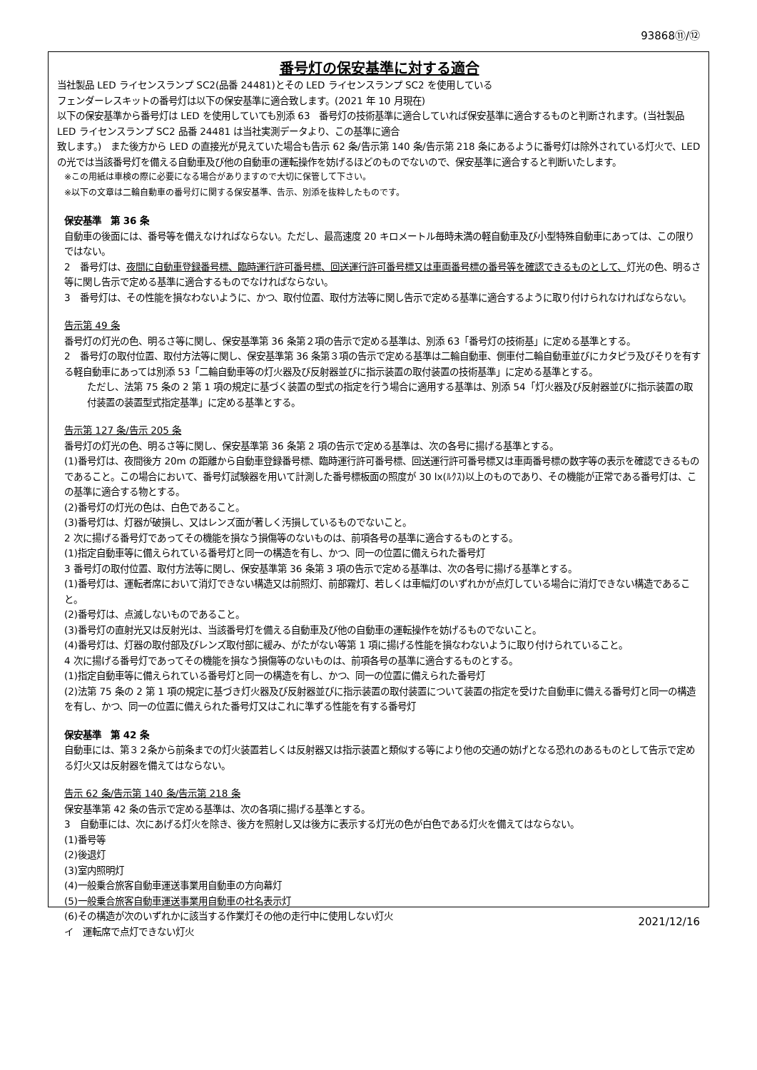93868⑪/⑫
番号灯の保安基準に対する適合
当社製品 LED ライセンスランプ SC2(品番 24481)とその LED ライセンスランプ SC2 を使用している
フェンダーレスキットの番号灯は以下の保安基準に適合致します。(2021 年 10 月現在)
以下の保安基準から番号灯は LED を使用していても別添 63　番号灯の技術基準に適合していれば保安基準に適合するものと判断されます。(当社製品 LED ライセンスランプ SC2 品番 24481 は当社実測データより、この基準に適合
致します。)　また後方から LED の直接光が見えていた場合も告示 62 条/告示第 140 条/告示第 218 条にあるように番号灯は除外されている灯火で、LED の光では当該番号灯を備える自動車及び他の自動車の運転操作を妨げるほどのものでないので、保安基準に適合すると判断いたします。
※この用紙は車検の際に必要になる場合がありますので大切に保管して下さい。
※以下の文章は二輪自動車の番号灯に関する保安基準、告示、別添を抜粋したものです。
保安基準　第 36 条
自動車の後面には、番号等を備えなければならない。ただし、最高速度 20 キロメートル毎時未満の軽自動車及び小型特殊自動車にあっては、この限りではない。
2　番号灯は、夜間に自動車登録番号標、臨時運行許可番号標、回送運行許可番号標又は車両番号標の番号等を確認できるものとして、灯光の色、明るさ等に関し告示で定める基準に適合するものでなければならない。
3　番号灯は、その性能を損なわないように、かつ、取付位置、取付方法等に関し告示で定める基準に適合するように取り付けられなければならない。
告示第 49 条
番号灯の灯光の色、明るさ等に関し、保安基準第 36 条第２項の告示で定める基準は、別添 63「番号灯の技術基」に定める基準とする。
2　番号灯の取付位置、取付方法等に関し、保安基準第 36 条第３項の告示で定める基準は二輪自動車、側車付二輪自動車並びにカタピラ及びそりを有する軽自動車にあっては別添 53「二輪自動車等の灯火器及び反射器並びに指示装置の取付装置の技術基準」に定める基準とする。
ただし、法第 75 条の 2 第 1 項の規定に基づく装置の型式の指定を行う場合に適用する基準は、別添 54「灯火器及び反射器並びに指示装置の取付装置の装置型式指定基準」に定める基準とする。
告示第 127 条/告示 205 条
番号灯の灯光の色、明るさ等に関し、保安基準第 36 条第 2 項の告示で定める基準は、次の各号に揚げる基準とする。
(1)番号灯は、夜間後方 20m の距離から自動車登録番号標、臨時運行許可番号標、回送運行許可番号標又は車両番号標の数字等の表示を確認できるものであること。この場合において、番号灯試験器を用いて計測した番号標板面の照度が 30 lx(ﾙｸｽ)以上のものであり、その機能が正常である番号灯は、この基準に適合する物とする。
(2)番号灯の灯光の色は、白色であること。
(3)番号灯は、灯器が破損し、又はレンズ面が著しく汚損しているものでないこと。
2 次に揚げる番号灯であってその機能を損なう損傷等のないものは、前項各号の基準に適合するものとする。
(1)指定自動車等に備えられている番号灯と同一の構造を有し、かつ、同一の位置に備えられた番号灯
3 番号灯の取付位置、取付方法等に関し、保安基準第 36 条第 3 項の告示で定める基準は、次の各号に揚げる基準とする。
(1)番号灯は、運転者席において消灯できない構造又は前照灯、前部霧灯、若しくは車幅灯のいずれかが点灯している場合に消灯できない構造であること。
(2)番号灯は、点滅しないものであること。
(3)番号灯の直射光又は反射光は、当該番号灯を備える自動車及び他の自動車の運転操作を妨げるものでないこと。
(4)番号灯は、灯器の取付部及びレンズ取付部に緩み、がたがない等第 1 項に揚げる性能を損なわないように取り付けられていること。
4 次に揚げる番号灯であってその機能を損なう損傷等のないものは、前項各号の基準に適合するものとする。
(1)指定自動車等に備えられている番号灯と同一の構造を有し、かつ、同一の位置に備えられた番号灯
(2)法第 75 条の 2 第 1 項の規定に基づき灯火器及び反射器並びに指示装置の取付装置について装置の指定を受けた自動車に備える番号灯と同一の構造を有し、かつ、同一の位置に備えられた番号灯又はこれに準ずる性能を有する番号灯
保安基準　第 42 条
自動車には、第３２条から前条までの灯火装置若しくは反射器又は指示装置と類似する等により他の交通の妨げとなる恐れのあるものとして告示で定める灯火又は反射器を備えてはならない。
告示 62 条/告示第 140 条/告示第 218 条
保安基準第 42 条の告示で定める基準は、次の各項に揚げる基準とする。
3　自動車には、次にあげる灯火を除き、後方を照射し又は後方に表示する灯光の色が白色である灯火を備えてはならない。
(1)番号等
(2)後退灯
(3)室内照明灯
(4)一般乗合旅客自動車運送事業用自動車の方向幕灯
(5)一般乗合旅客自動車運送事業用自動車の社名表示灯
(6)その構造が次のいずれかに該当する作業灯その他の走行中に使用しない灯火
イ　運転席で点灯できない灯火
2021/12/16